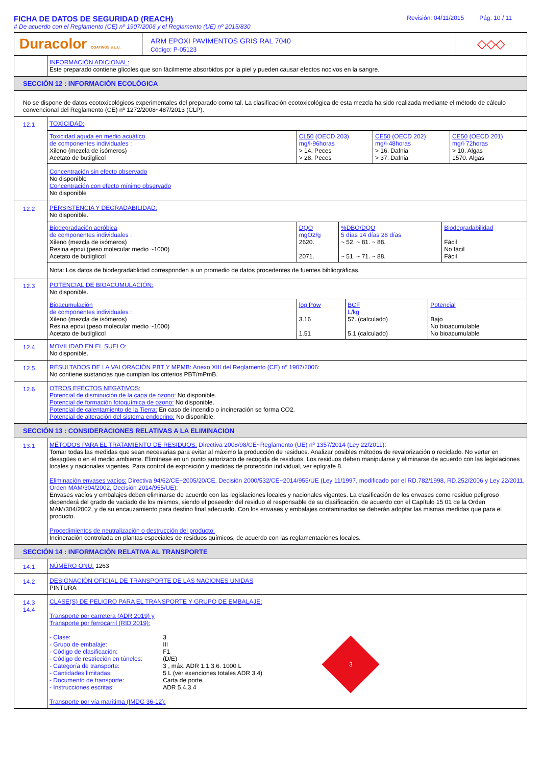FICHA DE DATOS DE SEGURIDAD (REACH)
# De acuerdo con el Reglamento (CE) nº 1907/2006 y el Reglamento (UE) nº 2015/830
Revisión: 04/11/2015 Pág. 10 / 11
Duracolor COATINGS S.L.U.
ARM EPOXI PAVIMENTOS GRIS RAL 7040
Código: P-05123
◇◇◇
INFORMACIÓN ADICIONAL:
Este preparado contiene glicoles que son fácilmente absorbidos por la piel y pueden causar efectos nocivos en la sangre.
SECCIÓN 12 : INFORMACIÓN ECOLÓGICA
No se dispone de datos ecotoxicológicos experimentales del preparado como tal. La clasificación ecotoxicológica de esta mezcla ha sido realizada mediante el método de cálculo convencional del Reglamento (CE) nº 1272/2008~487/2013 (CLP).
12.1 TOXICIDAD:
| Toxicidad aguda en medio acuático de componentes individuales : Xileno (mezcla de isómeros) Acetato de butilglicol | CL50 (OECD 203) mg/l·96horas > 14. Peces > 28. Peces | CE50 (OECD 202) mg/l·48horas > 16. Dafnia > 37. Dafnia | CE50 (OECD 201) mg/l·72horas > 10. Algas 1570. Algas |
Concentración sin efecto observado
No disponible
Concentración con efecto mínimo observado
No disponible
12.2 PERSISTENCIA Y DEGRADABILIDAD:
No disponible.
| Biodegradación aeróbica de componentes individuales : Xileno (mezcla de isómeros) Resina epoxi (peso molecular medio ~1000) Acetato de butilglicol | DQO mgO2/g 2620. 2071. | %DBO/DQO 5 días 14 días 28 días ~ 52. ~ 81. ~ 88. ~ 51. ~ 71. ~ 88. | Biodegradabilidad Fácil No fácil Fácil |
Nota: Los datos de biodegradablidad corresponden a un promedio de datos procedentes de fuentes bibliográficas.
12.3 POTENCIAL DE BIOACUMULACIÓN:
No disponible.
| Bioacumulación de componentes individuales : Xileno (mezcla de isómeros) Resina epoxi (peso molecular medio ~1000) Acetato de butilglicol | log Pow 3.16 1.51 | BCF L/kg 57. (calculado) 5.1 (calculado) | Potencial Bajo No bioacumulable No bioacumulable |
12.4 MOVILIDAD EN EL SUELO:
No disponible.
12.5 RESULTADOS DE LA VALORACIÓN PBT Y MPMB: Anexo XIII del Reglamento (CE) nº 1907/2006:
No contiene sustancias que cumplan los criterios PBT/mPmB.
12.6 OTROS EFECTOS NEGATIVOS:
Potencial de disminución de la capa de ozono: No disponible.
Potencial de formación fotoquímica de ozono: No disponible.
Potencial de calentamiento de la Tierra: En caso de incendio o incineración se forma CO2.
Potencial de alteración del sistema endocrino: No disponible.
SECCIÓN 13 : CONSIDERACIONES RELATIVAS A LA ELIMINACION
13.1 MÉTODOS PARA EL TRATAMIENTO DE RESIDUOS: Directiva 2008/98/CE~Reglamento (UE) nº 1357/2014 (Ley 22/2011):
Tomar todas las medidas que sean necesarias para evitar al máximo la producción de residuos. Analizar posibles métodos de revalorización o reciclado. No verter en desagües o en el medio ambiente. Elimínese en un punto autorizado de recogida de residuos. Los residuos deben manipularse y eliminarse de acuerdo con las legislaciones locales y nacionales vigentes. Para control de exposición y medidas de protección individual, ver epígrafe 8.
Eliminación envases vacíos: Directiva 94/62/CE~2005/20/CE, Decisión 2000/532/CE~2014/955/UE (Ley 11/1997, modificado por el RD.782/1998, RD.252/2006 y Ley 22/2011, Orden MAM/304/2002, Decisión 2014/955/UE):
Envases vacíos y embalajes deben eliminarse de acuerdo con las legislaciones locales y nacionales vigentes. La clasificación de los envases como residuo peligroso dependerá del grado de vaciado de los mismos, siendo el poseedor del residuo el responsable de su clasificación, de acuerdo con el Capítulo 15 01 de la Orden MAM/304/2002, y de su encauzamiento para destino final adecuado. Con los envases y embalajes contaminados se deberán adoptar las mismas medidas que para el producto.
Procedimientos de neutralización o destrucción del producto:
Incineración controlada en plantas especiales de residuos químicos, de acuerdo con las reglamentaciones locales.
SECCIÓN 14 : INFORMACIÓN RELATIVA AL TRANSPORTE
14.1 NÚMERO ONU: 1263
14.2 DESIGNACIÓN OFICIAL DE TRANSPORTE DE LAS NACIONES UNIDAS
PINTURA
14.3
14.4
CLASE(S) DE PELIGRO PARA EL TRANSPORTE Y GRUPO DE EMBALAJE:
Transporte por carretera (ADR 2019) y
Transporte por ferrocarril (RID 2019):
| - Clase: | 3 |
| - Grupo de embalaje: | III |
| - Código de clasificación: | F1 |
| - Código de restricción en túneles: | (D/E) |
| - Categoría de transporte: | 3 , máx. ADR 1.1.3.6. 1000 L |
| - Cantidades limitadas: | 5 L (ver exenciones totales ADR 3.4) |
| - Documento de transporte: | Carta de porte. |
| - Instrucciones escritas: | ADR 5.4.3.4 |
3
Transporte por vía marítima (IMDG 36-12):